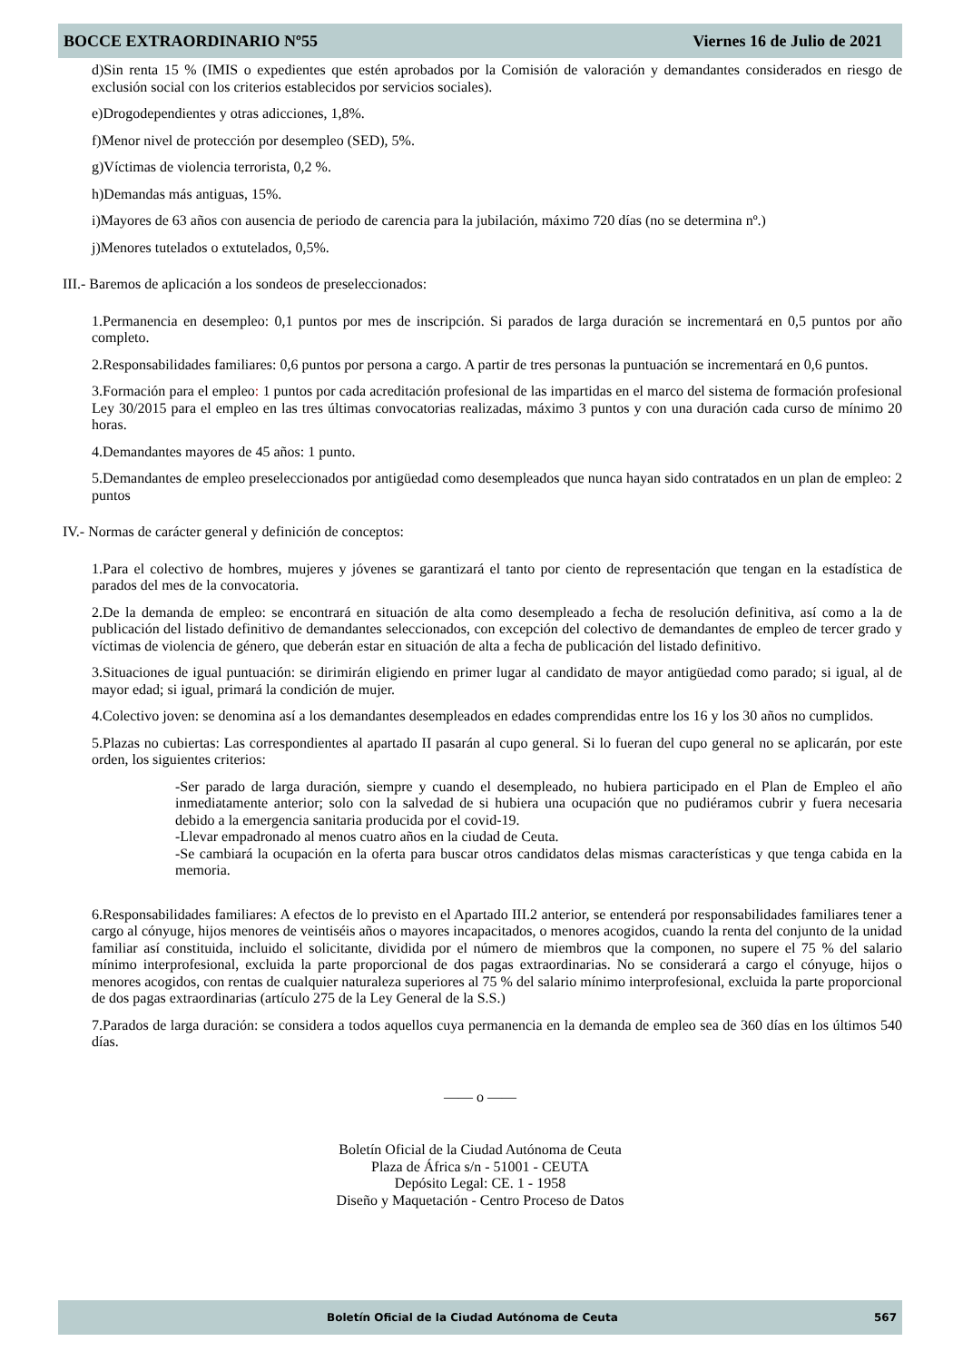BOCCE EXTRAORDINARIO Nº55 Viernes 16 de Julio de 2021
d)Sin renta 15 % (IMIS o expedientes que estén aprobados por la Comisión de valoración y demandantes considerados en riesgo de exclusión social con los criterios establecidos por servicios sociales).
e)Drogodependientes y otras adicciones, 1,8%.
f)Menor nivel de protección por desempleo (SED), 5%.
g)Víctimas de violencia terrorista, 0,2 %.
h)Demandas más antiguas, 15%.
i)Mayores de 63 años con ausencia de periodo de carencia para la jubilación, máximo 720 días (no se determina nº.)
j)Menores tutelados o extutelados, 0,5%.
III.- Baremos de aplicación a los sondeos de preseleccionados:
1.Permanencia en desempleo: 0,1 puntos por mes de inscripción. Si parados de larga duración se incrementará en 0,5 puntos por año completo.
2.Responsabilidades familiares: 0,6 puntos por persona a cargo. A partir de tres personas la puntuación se incrementará en 0,6 puntos.
3.Formación para el empleo: 1 puntos por cada acreditación profesional de las impartidas en el marco del sistema de formación profesional Ley 30/2015 para el empleo en las tres últimas convocatorias realizadas, máximo 3 puntos y con una duración cada curso de mínimo 20 horas.
4.Demandantes mayores de 45 años: 1 punto.
5.Demandantes de empleo preseleccionados por antigüedad como desempleados que nunca hayan sido contratados en un plan de empleo: 2 puntos
IV.- Normas de carácter general y definición de conceptos:
1.Para el colectivo de hombres, mujeres y jóvenes se garantizará el tanto por ciento de representación que tengan en la estadística de parados del mes de la convocatoria.
2.De la demanda de empleo: se encontrará en situación de alta como desempleado a fecha de resolución definitiva, así como a la de publicación del listado definitivo de demandantes seleccionados, con excepción del colectivo de demandantes de empleo de tercer grado y víctimas de violencia de género, que deberán estar en situación de alta a fecha de publicación del listado definitivo.
3.Situaciones de igual puntuación: se dirimirán eligiendo en primer lugar al candidato de mayor antigüedad como parado; si igual, al de mayor edad; si igual, primará la condición de mujer.
4.Colectivo joven: se denomina así a los demandantes desempleados en edades comprendidas entre los 16 y los 30 años no cumplidos.
5.Plazas no cubiertas: Las correspondientes al apartado II pasarán al cupo general. Si lo fueran del cupo general no se aplicarán, por este orden, los siguientes criterios:
-Ser parado de larga duración, siempre y cuando el desempleado, no hubiera participado en el Plan de Empleo el año inmediatamente anterior; solo con la salvedad de si hubiera una ocupación que no pudiéramos cubrir y fuera necesaria debido a la emergencia sanitaria producida por el covid-19.
-Llevar empadronado al menos cuatro años en la ciudad de Ceuta.
-Se cambiará la ocupación en la oferta para buscar otros candidatos delas mismas características y que tenga cabida en la memoria.
6.Responsabilidades familiares: A efectos de lo previsto en el Apartado III.2 anterior, se entenderá por responsabilidades familiares tener a cargo al cónyuge, hijos menores de veintiséis años o mayores incapacitados, o menores acogidos, cuando la renta del conjunto de la unidad familiar así constituida, incluido el solicitante, dividida por el número de miembros que la componen, no supere el 75 % del salario mínimo interprofesional, excluida la parte proporcional de dos pagas extraordinarias. No se considerará a cargo el cónyuge, hijos o menores acogidos, con rentas de cualquier naturaleza superiores al 75 % del salario mínimo interprofesional, excluida la parte proporcional de dos pagas extraordinarias (artículo 275 de la Ley General de la S.S.)
7.Parados de larga duración: se considera a todos aquellos cuya permanencia en la demanda de empleo sea de 360 días en los últimos 540 días.
—— o ——
Boletín Oficial de la Ciudad Autónoma de Ceuta
Plaza de África s/n - 51001 - CEUTA
Depósito Legal: CE. 1 - 1958
Diseño y Maquetación - Centro Proceso de Datos
Boletín Oficial de la Ciudad Autónoma de Ceuta 567